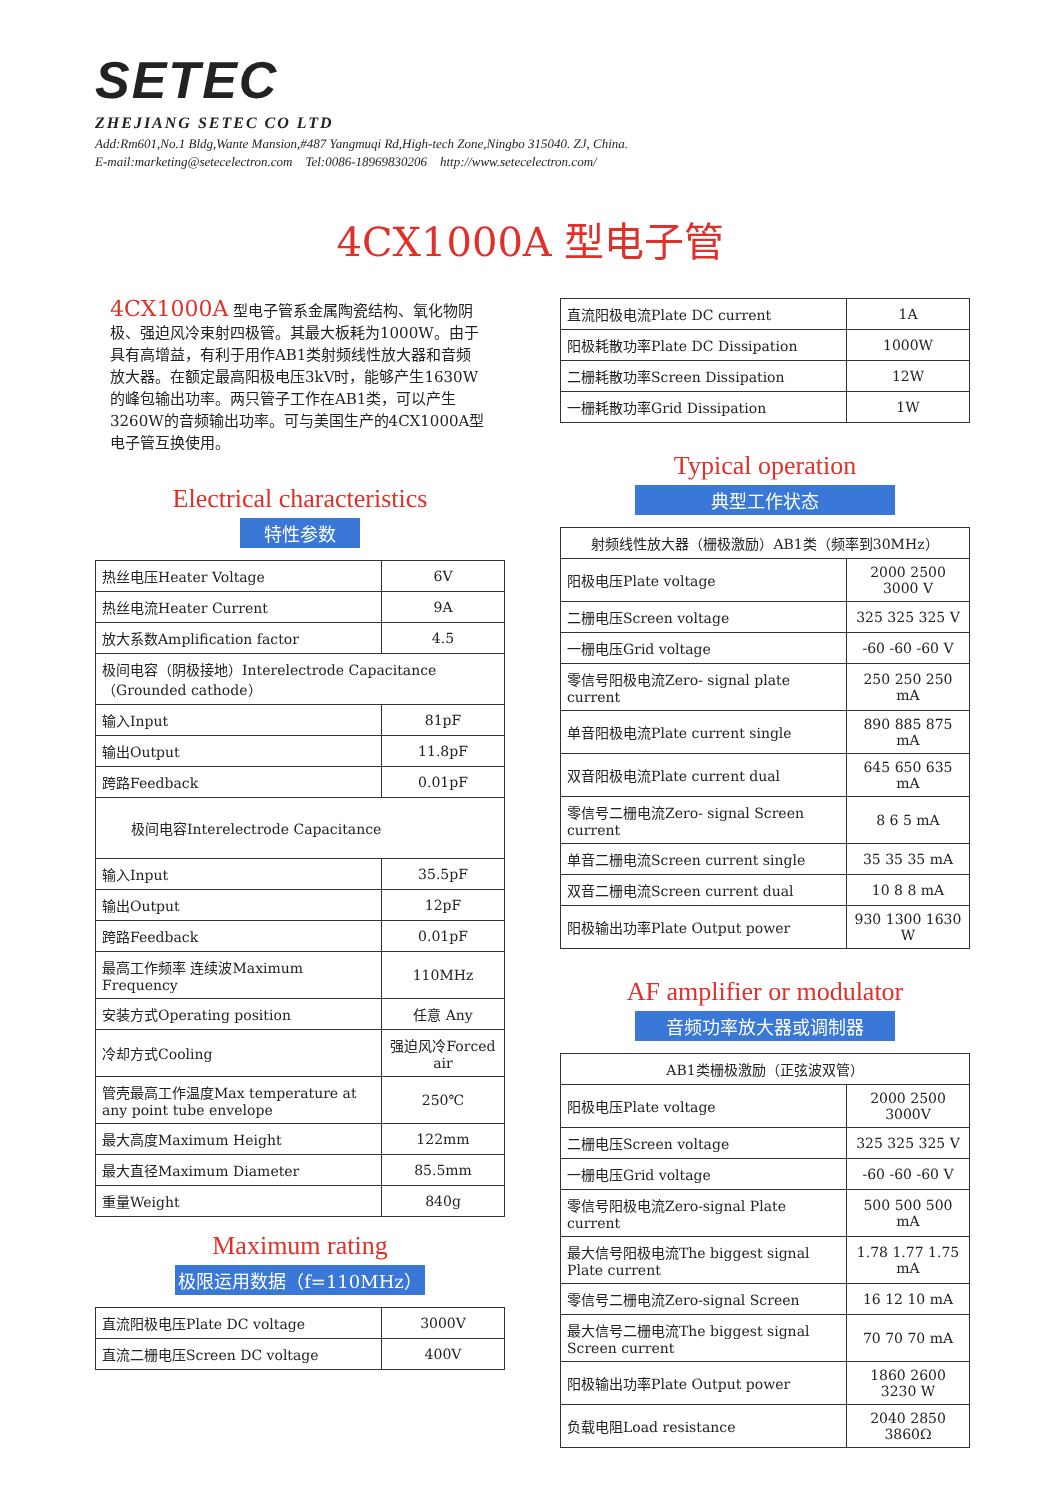SETEC
ZHEJIANG SETEC CO LTD
Add:Rm601,No.1 Bldg,Wante Mansion,#487 Yangmuqi Rd,High-tech Zone,Ningbo 315040. ZJ, China.
E-mail:marketing@setecelectron.com Tel:0086-18969830206 http://www.setecelectron.com/
4CX1000A 型电子管
4CX1000A 型电子管系金属陶瓷结构、氧化物阴极、强迫风冷束射四极管。其最大板耗为1000W。由于具有高增益，有利于用作AB1类射频线性放大器和音频放大器。在额定最高阳极电压3kV时，能够产生1630W的峰包输出功率。两只管子工作在AB1类，可以产生3260W的音频输出功率。可与美国生产的4CX1000A型电子管互换使用。
Electrical characteristics
特性参数
| 热丝电压Heater Voltage | 6V |
| 热丝电流Heater Current | 9A |
| 放大系数Amplification factor | 4.5 |
| 极间电容（阴极接地）Interelectrode Capacitance（Grounded cathode） | |
| 输入Input | 81pF |
| 输出Output | 11.8pF |
| 跨路Feedback | 0.01pF |
| 极间电容Interelectrode Capacitance | |
| 输入Input | 35.5pF |
| 输出Output | 12pF |
| 跨路Feedback | 0.01pF |
| 最高工作频率 连续波Maximum Frequency | 110MHz |
| 安装方式Operating position | 任意 Any |
| 冷却方式Cooling | 强迫风冷Forced air |
| 管壳最高工作温度Max temperature at any point tube envelope | 250℃ |
| 最大高度Maximum Height | 122mm |
| 最大直径Maximum Diameter | 85.5mm |
| 重量Weight | 840g |
Maximum rating
极限运用数据（f=110MHz）
| 直流阳极电压Plate DC voltage | 3000V |
| 直流二栅电压Screen DC voltage | 400V |
| 直流阳极电流Plate DC current | 1A |
| 阳极耗散功率Plate DC Dissipation | 1000W |
| 二栅耗散功率Screen Dissipation | 12W |
| 一栅耗散功率Grid Dissipation | 1W |
Typical operation
典型工作状态
| 射频线性放大器（栅极激励）AB1类（频率到30MHz） | |
| 阳极电压Plate voltage | 2000 2500 3000 V |
| 二栅电压Screen voltage | 325 325 325 V |
| 一栅电压Grid voltage | -60 -60 -60 V |
| 零信号阳极电流Zero- signal plate current | 250 250 250 mA |
| 单音阳极电流Plate current single | 890 885 875 mA |
| 双音阳极电流Plate current dual | 645 650 635 mA |
| 零信号二栅电流Zero- signal Screen current | 8 6 5 mA |
| 单音二栅电流Screen current single | 35 35 35 mA |
| 双音二栅电流Screen current dual | 10 8 8 mA |
| 阳极输出功率Plate Output power | 930 1300 1630 W |
AF amplifier or modulator
音频功率放大器或调制器
| AB1类栅极激励（正弦波双管） | |
| 阳极电压Plate voltage | 2000 2500 3000V |
| 二栅电压Screen voltage | 325 325 325 V |
| 一栅电压Grid voltage | -60 -60 -60 V |
| 零信号阳极电流Zero-signal Plate current | 500 500 500 mA |
| 最大信号阳极电流The biggest signal Plate current | 1.78 1.77 1.75 mA |
| 零信号二栅电流Zero-signal Screen | 16 12 10 mA |
| 最大信号二栅电流The biggest signal Screen current | 70 70 70 mA |
| 阳极输出功率Plate Output power | 1860 2600 3230 W |
| 负载电阻Load resistance | 2040 2850 3860Ω |